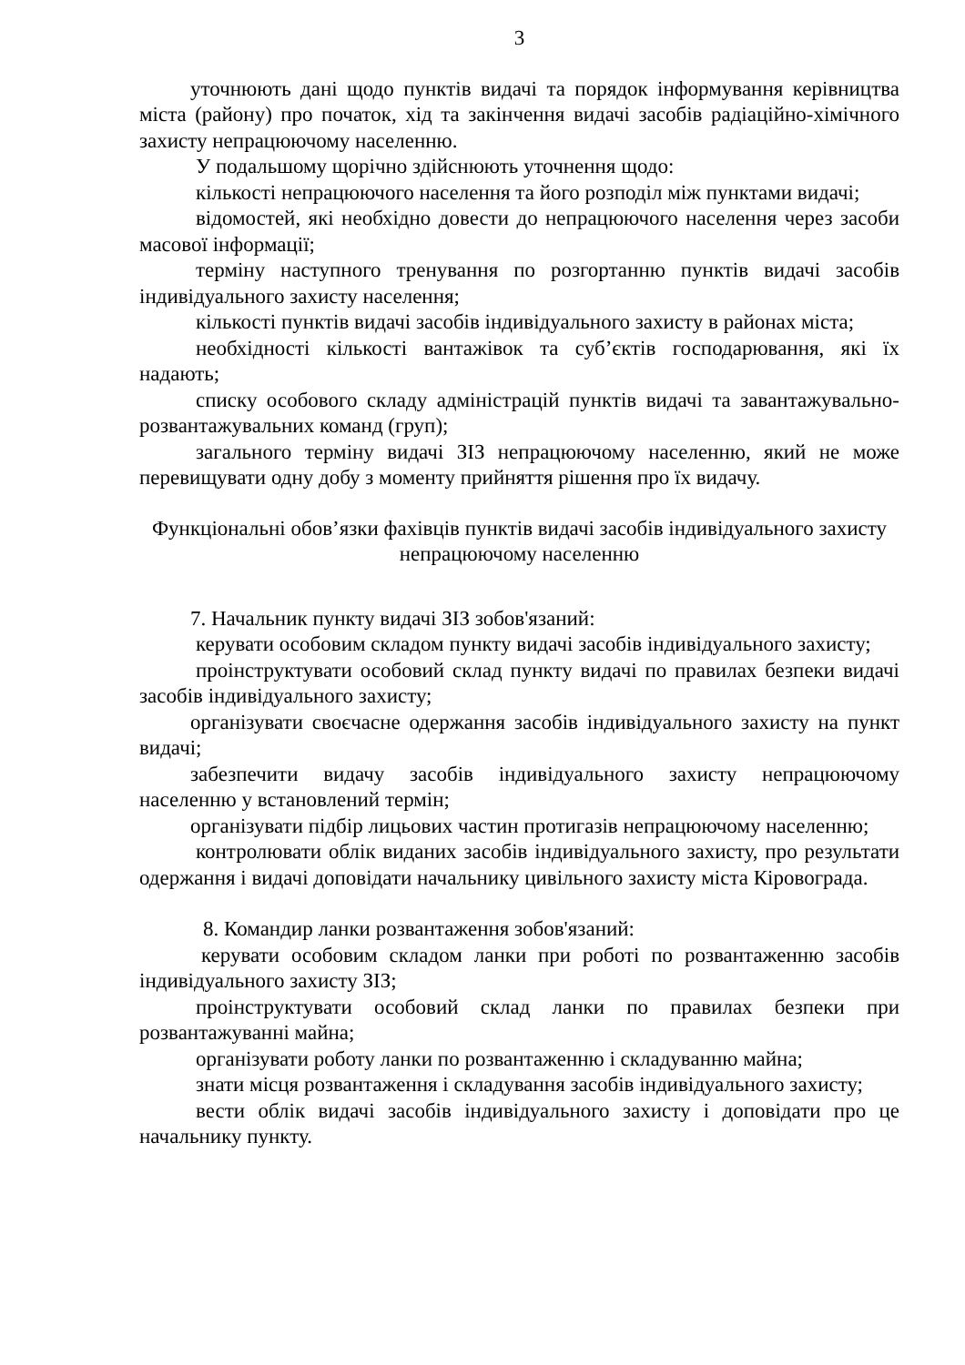3
уточнюють дані щодо пунктів видачі та порядок інформування керівництва міста (району) про початок, хід та закінчення видачі засобів радіаційно-хімічного захисту непрацюючому населенню.
У подальшому щорічно здійснюють уточнення щодо:
кількості непрацюючого населення та його розподіл між пунктами видачі;
відомостей, які необхідно довести до непрацюючого населення через засоби масової інформації;
терміну наступного тренування по розгортанню пунктів видачі засобів індивідуального захисту населення;
кількості пунктів видачі засобів індивідуального захисту в районах міста;
необхідності кількості вантажівок та суб’єктів господарювання, які їх надають;
списку особового складу адміністрацій пунктів видачі та завантажувально-розвантажувальних команд (груп);
загального терміну видачі ЗІЗ непрацюючому населенню, який не може перевищувати одну добу з моменту прийняття рішення про їх видачу.
Функціональні обов’язки фахівців пунктів видачі засобів індивідуального захисту непрацюючому населенню
7. Начальник пункту видачі ЗІЗ зобов'язаний:
керувати особовим складом пункту видачі засобів індивідуального захисту;
проінструктувати особовий склад пункту видачі по правилах безпеки видачі засобів індивідуального захисту;
організувати своєчасне одержання засобів індивідуального захисту на пункт видачі;
забезпечити видачу засобів індивідуального захисту непрацюючому населенню у встановлений термін;
організувати підбір лицьових частин протигазів непрацюючому населенню;
контролювати облік виданих засобів індивідуального захисту, про результати одержання і видачі доповідати начальнику цивільного захисту міста Кіровограда.
8. Командир ланки розвантаження зобов'язаний:
керувати особовим складом ланки при роботі по розвантаженню засобів індивідуального захисту ЗІЗ;
проінструктувати особовий склад ланки по правилах безпеки при розвантажуванні майна;
організувати роботу ланки по розвантаженню і складуванню майна;
знати місця розвантаження і складування засобів індивідуального захисту;
вести облік видачі засобів індивідуального захисту і доповідати про це начальнику пункту.